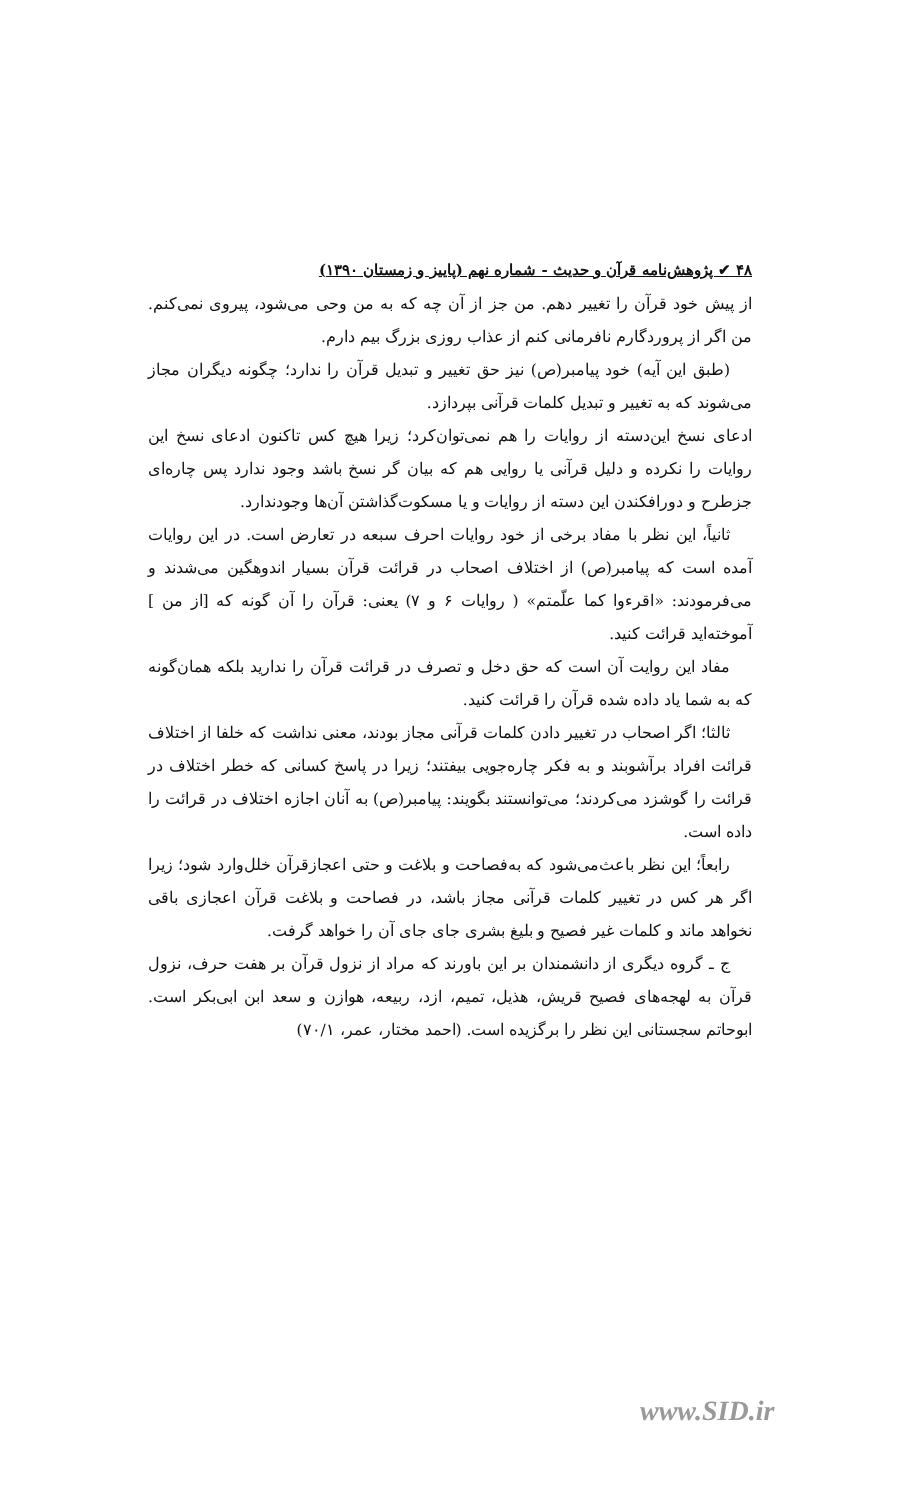۴۸ ✔ پژوهش‌نامه قرآن و حدیث - شماره نهم (پاییز و زمستان ۱۳۹۰)
از پیش خود قرآن را تغییر دهم. من جز از آن چه که به من وحی می‌شود، پیروی نمی‌کنم. من اگر از پروردگارم نافرمانی کنم از عذاب روزی بزرگ بیم دارم.
(طبق این آیه) خود پیامبر(ص) نیز حق تغییر و تبدیل قرآن را ندارد؛ چگونه دیگران مجاز می‌شوند که به تغییر و تبدیل کلمات قرآنی بپردازد.
ادعای نسخ این‌دسته از روایات را هم نمی‌توان‌کرد؛ زیرا هیچ کس تاکنون ادعای نسخ این روایات را نکرده و دلیل قرآنی یا روایی هم که بیان گر نسخ باشد وجود ندارد پس چاره‌ای جزطرح و دورافکندن این دسته از روایات و یا مسکوت‌گذاشتن آن‌ها وجودندارد.
ثانیاً، این نظر با مفاد برخی از خود روایات احرف سبعه در تعارض است. در این روایات آمده است که پیامبر(ص) از اختلاف اصحاب در قرائت قرآن بسیار اندوهگین می‌شدند و می‌فرمودند: «اقرءوا کما علّمتم» ( روایات ۶ و ۷) یعنی: قرآن را آن گونه که [از من ] آموخته‌اید قرائت کنید.
مفاد این روایت آن است که حق دخل و تصرف در قرائت قرآن را ندارید بلکه همان‌گونه که به شما یاد داده شده قرآن را قرائت کنید.
ثالثا؛ اگر اصحاب در تغییر دادن کلمات قرآنی مجاز بودند، معنی نداشت که خلفا از اختلاف قرائت افراد برآشوبند و به فکر چاره‌جویی بیفتند؛ زیرا در پاسخ کسانی که خطر اختلاف در قرائت را گوشزد می‌کردند؛ می‌توانستند بگویند: پیامبر(ص) به آنان اجازه اختلاف در قرائت را داده است.
رابعاً؛ این نظر باعث‌می‌شود که به‌فصاحت و بلاغت و حتی اعجازقرآن خلل‌وارد شود؛ زیرا اگر هر کس در تغییر کلمات قرآنی مجاز باشد، در فصاحت و بلاغت قرآن اعجازی باقی نخواهد ماند و کلمات غیر فصیح و بلیغ بشری جای جای آن را خواهد گرفت.
ج ـ گروه دیگری از دانشمندان بر این باورند که مراد از نزول قرآن بر هفت حرف، نزول قرآن به لهجه‌های فصیح قریش، هذیل، تمیم، ازد، ربیعه، هوازن و سعد ابن ابی‌بکر است. ابوحاتم سجستانی این نظر را برگزیده است. (احمد مختار، عمر، ۷۰/۱)
www.SID.ir